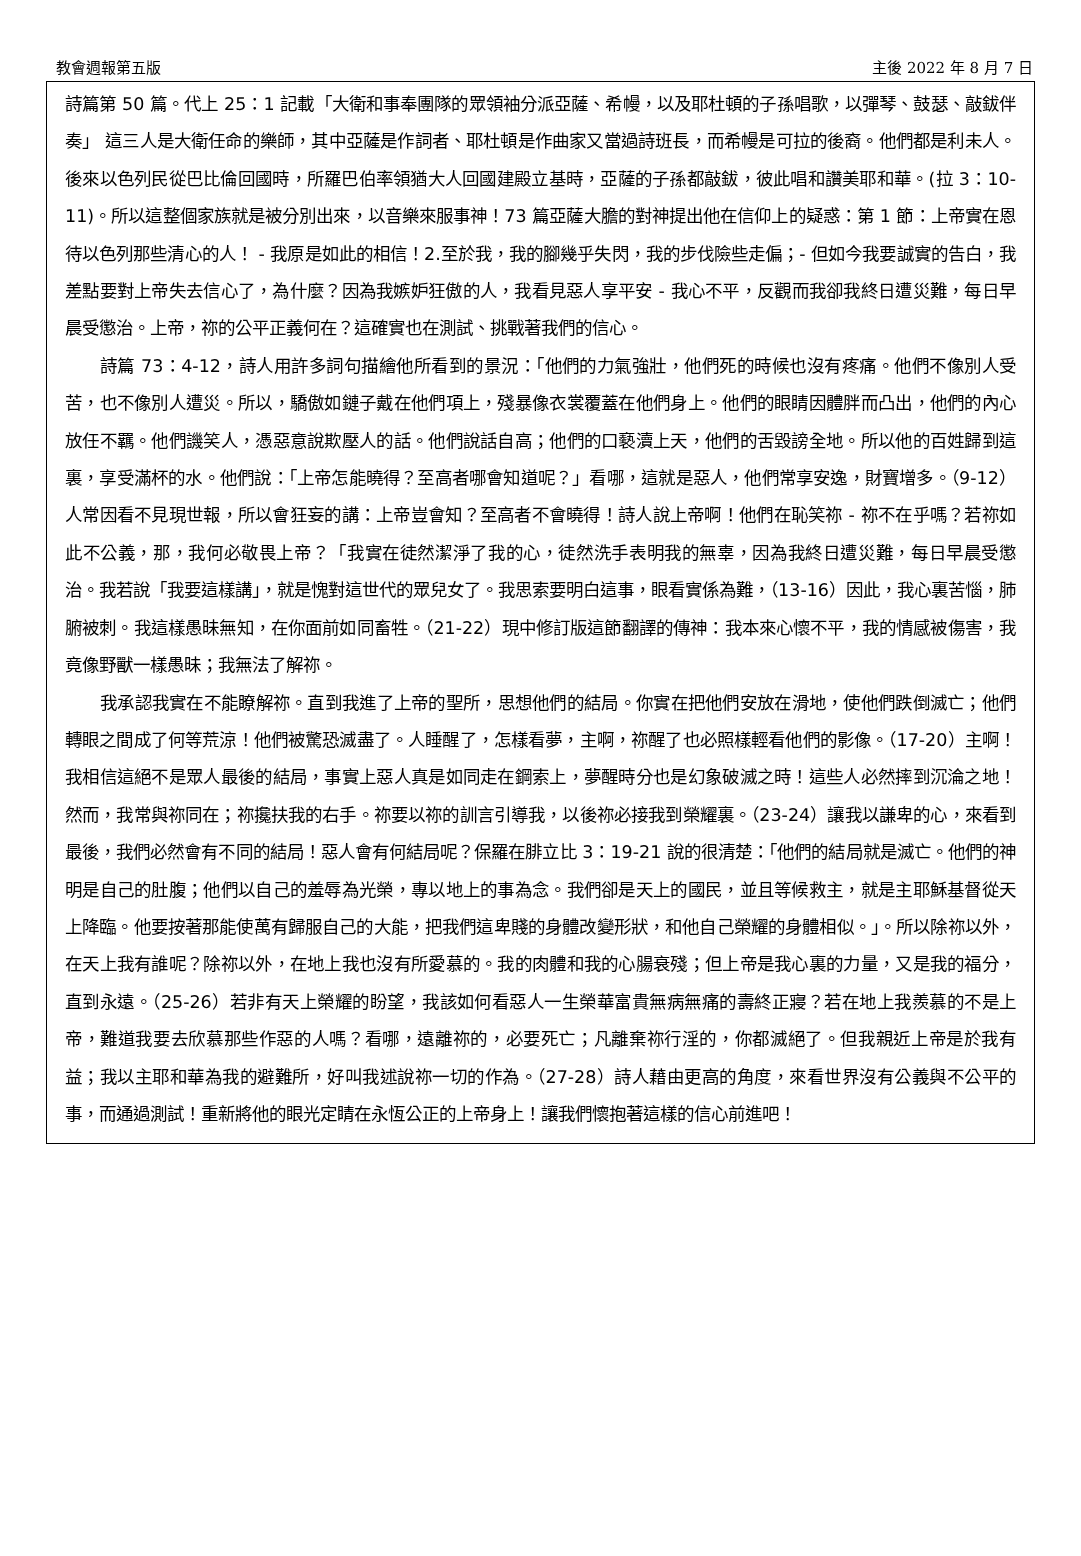教會週報第五版 主後 2022 年 8 月 7 日
詩篇第 50 篇。代上 25：1 記載「大衛和事奉團隊的眾領袖分派亞薩、希幔，以及耶杜頓的子孫唱歌，以彈琴、鼓瑟、敲鈸伴奏」 這三人是大衛任命的樂師，其中亞薩是作詞者、耶杜頓是作曲家又當過詩班長，而希幔是可拉的後裔。他們都是利未人。後來以色列民從巴比倫回國時，所羅巴伯率領猶大人回國建殿立基時，亞薩的子孫都敲鈸，彼此唱和讚美耶和華。(拉 3：10-11)。所以這整個家族就是被分別出來，以音樂來服事神！73 篇亞薩大膽的對神提出他在信仰上的疑惑：第 1 節：上帝實在恩待以色列那些清心的人！ - 我原是如此的相信！2.至於我，我的腳幾乎失閃，我的步伐險些走偏；- 但如今我要誠實的告白，我差點要對上帝失去信心了，為什麼？因為我嫉妒狂傲的人，我看見惡人享平安 - 我心不平，反觀而我卻我終日遭災難，每日早晨受懲治。上帝，祢的公平正義何在？這確實也在測試、挑戰著我們的信心。
詩篇 73：4-12，詩人用許多詞句描繪他所看到的景況：「他們的力氣強壯，他們死的時候也沒有疼痛。他們不像別人受苦，也不像別人遭災。所以，驕傲如鏈子戴在他們項上，殘暴像衣裳覆蓋在他們身上。他們的眼睛因體胖而凸出，他們的內心放任不羈。他們譏笑人，憑惡意說欺壓人的話。他們說話自高；他們的口褻瀆上天，他們的舌毀謗全地。所以他的百姓歸到這裏，享受滿杯的水。他們說：「上帝怎能曉得？至高者哪會知道呢？」看哪，這就是惡人，他們常享安逸，財寶增多。（9-12）人常因看不見現世報，所以會狂妄的講：上帝豈會知？至高者不會曉得！詩人說上帝啊！他們在恥笑祢 - 祢不在乎嗎？若祢如此不公義，那，我何必敬畏上帝？「我實在徒然潔淨了我的心，徒然洗手表明我的無辜，因為我終日遭災難，每日早晨受懲治。我若說「我要這樣講」，就是愧對這世代的眾兒女了。我思索要明白這事，眼看實係為難，（13-16）因此，我心裏苦惱，肺腑被刺。我這樣愚昧無知，在你面前如同畜牲。（21-22）現中修訂版這節翻譯的傳神：我本來心懷不平，我的情感被傷害，我竟像野獸一樣愚昧；我無法了解祢。
我承認我實在不能瞭解祢。直到我進了上帝的聖所，思想他們的結局。你實在把他們安放在滑地，使他們跌倒滅亡；他們轉眼之間成了何等荒涼！他們被驚恐滅盡了。人睡醒了，怎樣看夢，主啊，祢醒了也必照樣輕看他們的影像。（17-20）主啊！我相信這絕不是眾人最後的結局，事實上惡人真是如同走在鋼索上，夢醒時分也是幻象破滅之時！這些人必然摔到沉淪之地！然而，我常與祢同在；祢攙扶我的右手。祢要以祢的訓言引導我，以後祢必接我到榮耀裏。（23-24）讓我以謙卑的心，來看到最後，我們必然會有不同的結局！惡人會有何結局呢？保羅在腓立比 3：19-21 說的很清楚：「他們的結局就是滅亡。他們的神明是自己的肚腹；他們以自己的羞辱為光榮，專以地上的事為念。我們卻是天上的國民，並且等候救主，就是主耶穌基督從天上降臨。他要按著那能使萬有歸服自己的大能，把我們這卑賤的身體改變形狀，和他自己榮耀的身體相似。」。所以除祢以外，在天上我有誰呢？除祢以外，在地上我也沒有所愛慕的。我的肉體和我的心腸衰殘；但上帝是我心裏的力量，又是我的福分，直到永遠。（25-26）若非有天上榮耀的盼望，我該如何看惡人一生榮華富貴無病無痛的壽終正寢？若在地上我羨慕的不是上帝，難道我要去欣慕那些作惡的人嗎？看哪，遠離祢的，必要死亡；凡離棄祢行淫的，你都滅絕了。但我親近上帝是於我有益；我以主耶和華為我的避難所，好叫我述說祢一切的作為。（27-28）詩人藉由更高的角度，來看世界沒有公義與不公平的事，而通過測試！重新將他的眼光定睛在永恆公正的上帝身上！讓我們懷抱著這樣的信心前進吧！